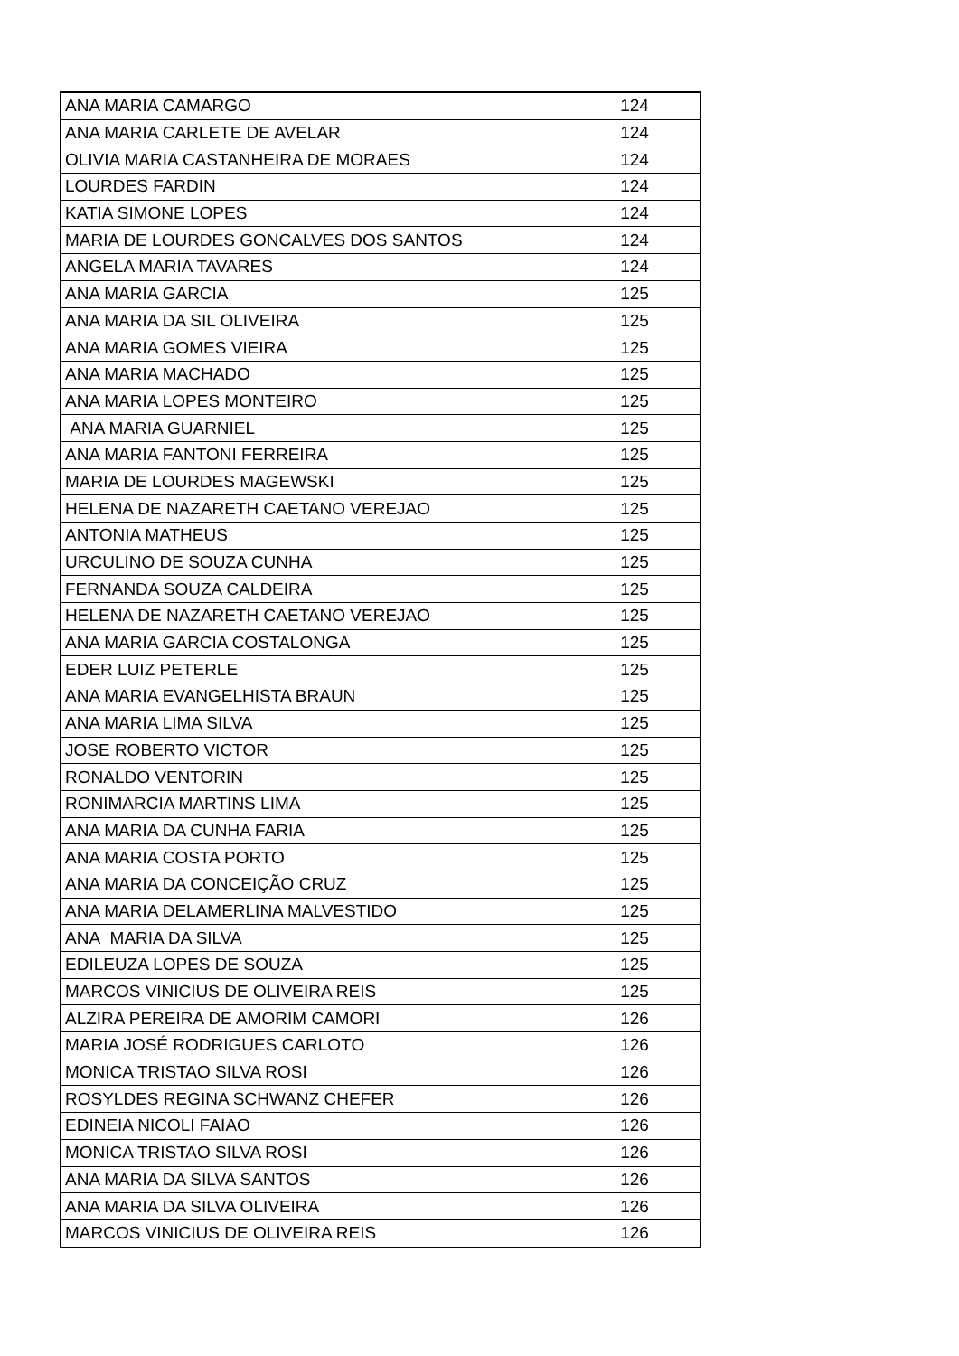| ANA MARIA CAMARGO | 124 |
| ANA MARIA CARLETE DE AVELAR | 124 |
| OLIVIA MARIA CASTANHEIRA DE MORAES | 124 |
| LOURDES FARDIN | 124 |
| KATIA SIMONE LOPES | 124 |
| MARIA DE LOURDES GONCALVES DOS SANTOS | 124 |
| ANGELA MARIA TAVARES | 124 |
| ANA MARIA GARCIA | 125 |
| ANA MARIA DA SIL OLIVEIRA | 125 |
| ANA MARIA GOMES VIEIRA | 125 |
| ANA MARIA MACHADO | 125 |
| ANA MARIA LOPES MONTEIRO | 125 |
| ANA MARIA GUARNIEL | 125 |
| ANA MARIA FANTONI FERREIRA | 125 |
| MARIA DE LOURDES MAGEWSKI | 125 |
| HELENA DE NAZARETH CAETANO VEREJAO | 125 |
| ANTONIA MATHEUS | 125 |
| URCULINO DE SOUZA CUNHA | 125 |
| FERNANDA SOUZA CALDEIRA | 125 |
| HELENA DE NAZARETH CAETANO VEREJAO | 125 |
| ANA MARIA GARCIA COSTALONGA | 125 |
| EDER LUIZ PETERLE | 125 |
| ANA MARIA EVANGELHISTA BRAUN | 125 |
| ANA MARIA LIMA SILVA | 125 |
| JOSE ROBERTO VICTOR | 125 |
| RONALDO VENTORIN | 125 |
| RONIMARCIA MARTINS LIMA | 125 |
| ANA MARIA DA CUNHA FARIA | 125 |
| ANA MARIA COSTA PORTO | 125 |
| ANA MARIA DA CONCEIÇÃO CRUZ | 125 |
| ANA MARIA DELAMERLINA MALVESTIDO | 125 |
| ANA MARIA DA SILVA | 125 |
| EDILEUZA LOPES DE SOUZA | 125 |
| MARCOS VINICIUS DE OLIVEIRA REIS | 125 |
| ALZIRA PEREIRA DE AMORIM CAMORI | 126 |
| MARIA JOSÉ RODRIGUES CARLOTO | 126 |
| MONICA TRISTAO SILVA ROSI | 126 |
| ROSYLDES REGINA SCHWANZ CHEFER | 126 |
| EDINEIA NICOLI FAIAO | 126 |
| MONICA TRISTAO SILVA ROSI | 126 |
| ANA MARIA DA SILVA SANTOS | 126 |
| ANA MARIA DA SILVA OLIVEIRA | 126 |
| MARCOS VINICIUS DE OLIVEIRA REIS | 126 |